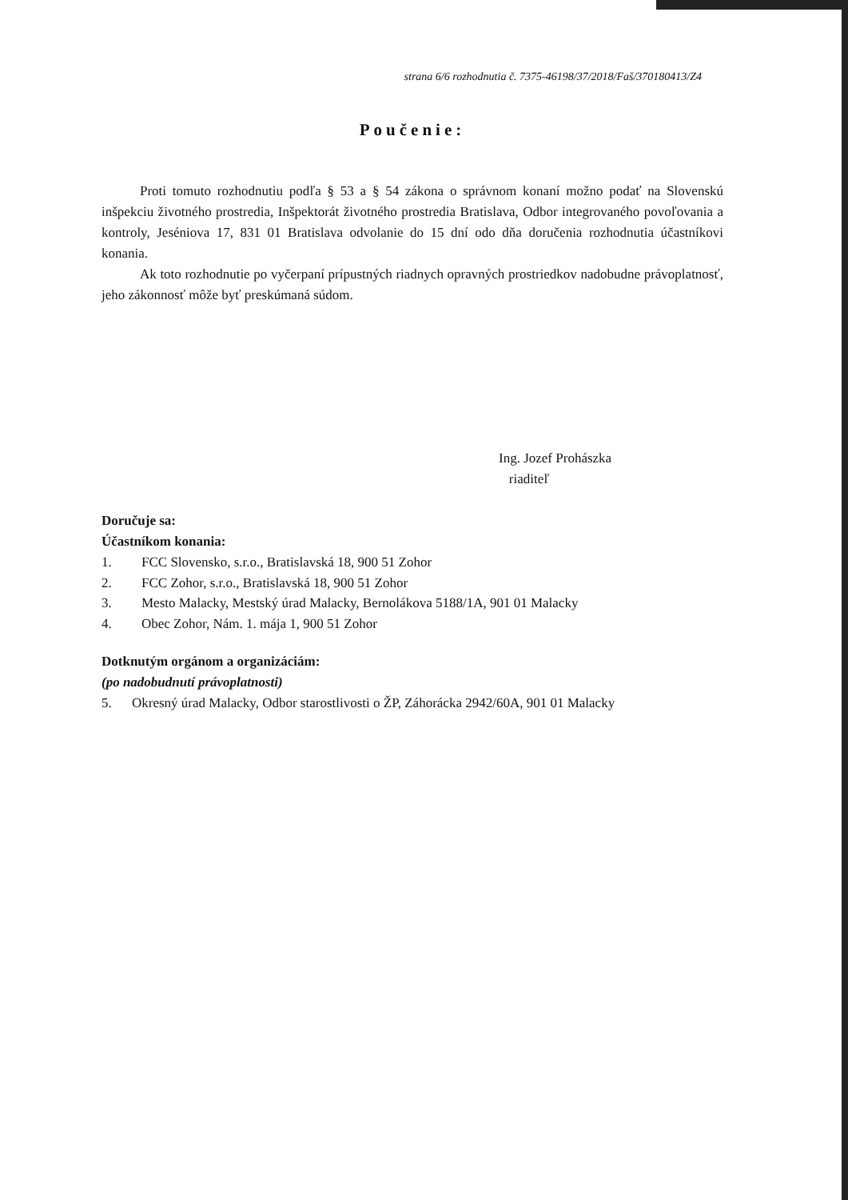strana 6/6 rozhodnutia č. 7375-46198/37/2018/Faš/370180413/Z4
Poučenie:
Proti tomuto rozhodnutiu podľa § 53 a § 54 zákona o správnom konaní možno podať na Slovenskú inšpekciu životného prostredia, Inšpektorát životného prostredia Bratislava, Odbor integrovaného povoľovania a kontroly, Jeséniova 17, 831 01 Bratislava odvolanie do 15 dní odo dňa doručenia rozhodnutia účastníkovi konania.
Ak toto rozhodnutie po vyčerpaní prípustných riadnych opravných prostriedkov nadobudne právoplatnosť, jeho zákonnosť môže byť preskúmaná súdom.
Ing. Jozef Prohászka
riaditeľ
Doručuje sa:
Účastníkom konania:
1. FCC Slovensko, s.r.o., Bratislavská 18, 900 51 Zohor
2. FCC Zohor, s.r.o., Bratislavská 18, 900 51 Zohor
3. Mesto Malacky, Mestský úrad Malacky, Bernolákova 5188/1A, 901 01 Malacky
4. Obec Zohor, Nám. 1. mája 1, 900 51 Zohor
Dotknutým orgánom a organizáciám:
(po nadobudnutí právoplatnosti)
5. Okresný úrad Malacky, Odbor starostlivosti o ŽP, Záhorácka 2942/60A, 901 01 Malacky